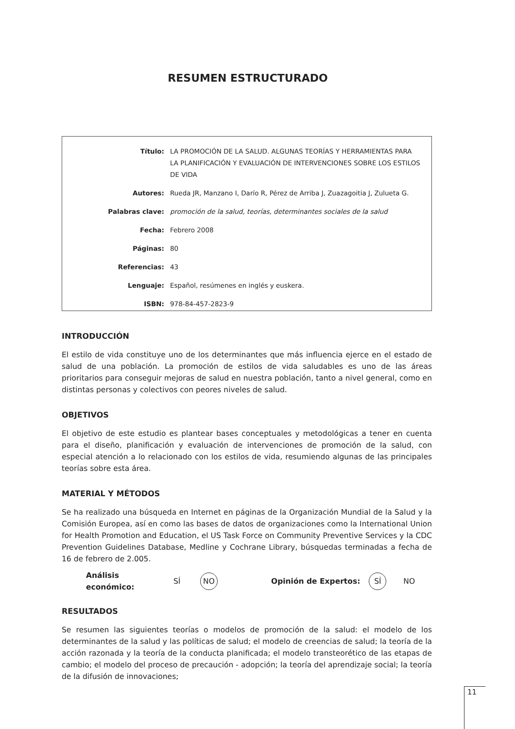RESUMEN ESTRUCTURADO
| Título: | LA PROMOCIÓN DE LA SALUD. ALGUNAS TEORÍAS Y HERRAMIENTAS PARA LA PLANIFICACIÓN Y EVALUACIÓN DE INTERVENCIONES SOBRE LOS ESTILOS DE VIDA |
| Autores: | Rueda JR, Manzano I, Darío R, Pérez de Arriba J, Zuazagoitia J, Zulueta G. |
| Palabras clave: | promoción de la salud, teorías, determinantes sociales de la salud |
| Fecha: | Febrero 2008 |
| Páginas: | 80 |
| Referencias: | 43 |
| Lenguaje: | Español, resúmenes en inglés y euskera. |
| ISBN: | 978-84-457-2823-9 |
INTRODUCCIÓN
El estilo de vida constituye uno de los determinantes que más influencia ejerce en el estado de salud de una población. La promoción de estilos de vida saludables es uno de las áreas prioritarios para conseguir mejoras de salud en nuestra población, tanto a nivel general, como en distintas personas y colectivos con peores niveles de salud.
OBJETIVOS
El objetivo de este estudio es plantear bases conceptuales y metodológicas a tener en cuenta para el diseño, planificación y evaluación de intervenciones de promoción de la salud, con especial atención a lo relacionado con los estilos de vida, resumiendo algunas de las principales teorías sobre esta área.
MATERIAL Y MÉTODOS
Se ha realizado una búsqueda en Internet en páginas de la Organización Mundial de la Salud y la Comisión Europea, así en como las bases de datos de organizaciones como la International Union for Health Promotion and Education, el US Task Force on Community Preventive Services y la CDC Prevention Guidelines Database, Medline y Cochrane Library, búsquedas terminadas a fecha de 16 de febrero de 2.005.
Análisis económico: SÍ NO Opinión de Expertos: SÍ NO
RESULTADOS
Se resumen las siguientes teorías o modelos de promoción de la salud: el modelo de los determinantes de la salud y las políticas de salud; el modelo de creencias de salud; la teoría de la acción razonada y la teoría de la conducta planificada; el modelo transteorético de las etapas de cambio; el modelo del proceso de precaución - adopción; la teoría del aprendizaje social; la teoría de la difusión de innovaciones;
11